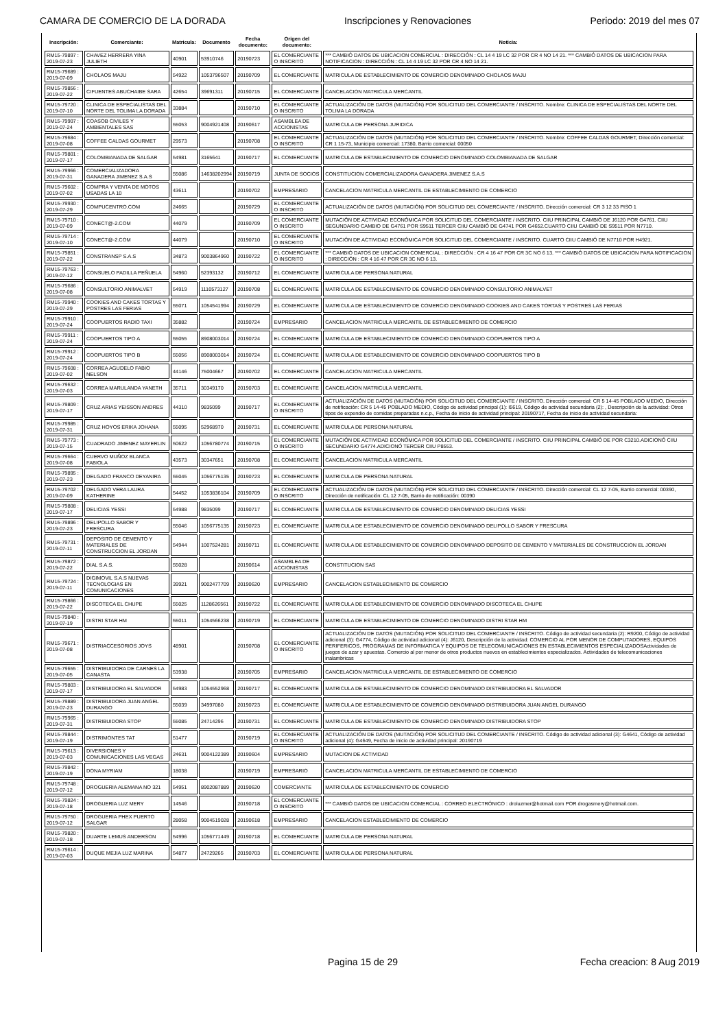CAMARA DE COMERCIO DE LA DORADA Inscripciones y Renovaciones Periodo: 2019 del mes 07
| Inscripción: | Comerciante: | Matricula: | Documento | Fecha documento: | Origen del documento: | Noticia: |
| --- | --- | --- | --- | --- | --- | --- |
| RM15-79897 : 2019-07-23 | CHAVEZ HERRERA YINA JULIETH | 40901 | 53910746 | 20190723 | EL COMERCIANTE O INSCRITO | *** CAMBIÓ DATOS DE UBICACION COMERCIAL : DIRECCIÓN : CL 14 4 19 LC 32 POR CR 4 NO 14 21. *** CAMBIÓ DATOS DE UBICACION PARA NOTIFICACION : DIRECCIÓN : CL 14 4 19 LC 32 POR CR 4 NO 14 21. |
| RM15-79689 : 2019-07-09 | CHOLAOS MAJU | 54922 | 1053796507 | 20190709 | EL COMERCIANTE | MATRICULA DE ESTABLECIMIENTO DE COMERCIO DENOMINADO CHOLAOS MAJU |
| RM15-79856 : 2019-07-22 | CIFUENTES ABUCHAIBE SARA | 42654 | 39691311 | 20190715 | EL COMERCIANTE | CANCELACION MATRICULA MERCANTIL |
| RM15-79720 : 2019-07-10 | CLINICA DE ESPECIALISTAS DEL NORTE DEL TOLIMA LA DORADA | 33884 | | 20190710 | EL COMERCIANTE O INSCRITO | ACTUALIZACIÓN DE DATOS (MUTACIÓN) POR SOLICITUD DEL COMERCIANTE / INSCRITO. Nombre: CLINICA DE ESPECIALISTAS DEL NORTE DEL TOLIMA LA DORADA |
| RM15-79907 : 2019-07-24 | COASOB CIVILES Y AMBIENTALES SAS | 55053 | 9004921408 | 20190617 | ASAMBLEA DE ACCIONISTAS | MATRICULA DE PERSONA JURIDICA |
| RM15-79684 : 2019-07-08 | COFFEE CALDAS GOURMET | 29573 | | 20190708 | EL COMERCIANTE O INSCRITO | ACTUALIZACIÓN DE DATOS (MUTACIÓN) POR SOLICITUD DEL COMERCIANTE / INSCRITO. Nombre: COFFEE CALDAS GOURMET, Dirección comercial: CR 1 15-73, Municipio comercial: 17380, Barrio comercial: 00050 |
| RM15-79801 : 2019-07-17 | COLOMBIANADA DE SALGAR | 54981 | 3165641 | 20190717 | EL COMERCIANTE | MATRICULA DE ESTABLECIMIENTO DE COMERCIO DENOMINADO COLOMBIANADA DE SALGAR |
| RM15-79966 : 2019-07-31 | COMERCIALIZADORA GANADERA JIMENEZ S.A.S | 55086 | 14638202994 | 20190719 | JUNTA DE SOCIOS | CONSTITUCION COMERCIALIZADORA GANADERA JIMENEZ S.A.S |
| RM15-79602 : 2019-07-02 | COMPRA Y VENTA DE MOTOS USADAS LA 10 | 43611 | | 20190702 | EMPRESARIO | CANCELACION MATRICULA MERCANTIL DE ESTABLECIMIENTO DE COMERCIO |
| RM15-79930 : 2019-07-29 | COMPUCENTRO.COM | 24665 | | 20190729 | EL COMERCIANTE O INSCRITO | ACTUALIZACIÓN DE DATOS (MUTACIÓN) POR SOLICITUD DEL COMERCIANTE / INSCRITO. Dirección comercial: CR 3 12 33 PISO 1 |
| RM15-79710 : 2019-07-09 | CONECT@-2.COM | 44079 | | 20190709 | EL COMERCIANTE O INSCRITO | MUTACIÓN DE ACTIVIDAD ECONÓMICA POR SOLICITUD DEL COMERCIANTE / INSCRITO. CIIU PRINCIPAL CAMBIÓ DE J6120 POR G4761. CIIU SEGUNDARIO CAMBIO DE G4761 POR S9511 TERCER CIIU CAMBIÓ DE G4741 POR G4652.CUARTO CIIU CAMBIÓ DE S9511 POR N7710. |
| RM15-79714 : 2019-07-10 | CONECT@-2.COM | 44079 | | 20190710 | EL COMERCIANTE O INSCRITO | MUTACIÓN DE ACTIVIDAD ECONÓMICA POR SOLICITUD DEL COMERCIANTE / INSCRITO. CUARTO CIIU CAMBIÓ DE N7710 POR H4921. |
| RM15-79851 : 2019-07-22 | CONSTRANSP S.A.S | 34873 | 9003864960 | 20190722 | EL COMERCIANTE O INSCRITO | *** CAMBIÓ DATOS DE UBICACION COMERCIAL : DIRECCIÓN : CR 4 16 47 POR CR 3C NO 6 13. *** CAMBIÓ DATOS DE UBICACION PARA NOTIFICACION : DIRECCIÓN : CR 4 16 47 POR CR 3C NO 6 13. |
| RM15-79763 : 2019-07-12 | CONSUELO PADILLA PEÑUELA | 54960 | 52393132 | 20190712 | EL COMERCIANTE | MATRICULA DE PERSONA NATURAL |
| RM15-79686 : 2019-07-08 | CONSULTORIO ANIMALVET | 54919 | 1110573127 | 20190708 | EL COMERCIANTE | MATRICULA DE ESTABLECIMIENTO DE COMERCIO DENOMINADO CONSULTORIO ANIMALVET |
| RM15-79940 : 2019-07-29 | COOKIES AND CAKES TORTAS Y POSTRES LAS FERIAS | 55071 | 1054541994 | 20190729 | EL COMERCIANTE | MATRICULA DE ESTABLECIMIENTO DE COMERCIO DENOMINADO COOKIES AND CAKES TORTAS Y POSTRES LAS FERIAS |
| RM15-79910 : 2019-07-24 | COOPUERTOS RADIO TAXI | 35882 | | 20190724 | EMPRESARIO | CANCELACION MATRICULA MERCANTIL DE ESTABLECIMIENTO DE COMERCIO |
| RM15-79911 : 2019-07-24 | COOPUERTOS TIPO A | 55055 | 8908003014 | 20190724 | EL COMERCIANTE | MATRICULA DE ESTABLECIMIENTO DE COMERCIO DENOMINADO COOPUERTOS TIPO A |
| RM15-79912 : 2019-07-24 | COOPUERTOS TIPO B | 55056 | 8908003014 | 20190724 | EL COMERCIANTE | MATRICULA DE ESTABLECIMIENTO DE COMERCIO DENOMINADO COOPUERTOS TIPO B |
| RM15-79608 : 2019-07-02 | CORREA AGUDELO FABIO NELSON | 44146 | 75004667 | 20190702 | EL COMERCIANTE | CANCELACION MATRICULA MERCANTIL |
| RM15-79632 : 2019-07-03 | CORREA MARULANDA YANETH | 35711 | 30349170 | 20190703 | EL COMERCIANTE | CANCELACION MATRICULA MERCANTIL |
| RM15-79809 : 2019-07-17 | CRUZ ARIAS YEISSON ANDRES | 44310 | 9835099 | 20190717 | EL COMERCIANTE O INSCRITO | ACTUALIZACIÓN DE DATOS (MUTACIÓN) POR SOLICITUD DEL COMERCIANTE / INSCRITO. Dirección comercial: CR 5 14-45 POBLADO MEDIO, Dirección de notificación: CR 5 14-45 POBLADO MEDIO, Código de actividad principal (1): I5619, Código de actividad secundaria (2): , Descripción de la actividad: Otros tipos de expendio de comidas preparadas n.c.p., Fecha de inicio de actividad principal: 20190717, Fecha de inicio de actividad secundaria: |
| RM15-79985 : 2019-07-31 | CRUZ HOYOS ERIKA JOHANA | 55095 | 52968970 | 20190731 | EL COMERCIANTE | MATRICULA DE PERSONA NATURAL |
| RM15-79773 : 2019-07-15 | CUADRADO JIMENEZ MAYERLIN | 50622 | 1056780774 | 20190715 | EL COMERCIANTE O INSCRITO | MUTACIÓN DE ACTIVIDAD ECONÓMICA POR SOLICITUD DEL COMERCIANTE / INSCRITO. CIIU PRINCIPAL CAMBIÓ DE POR C3210.ADICIONÓ CIIU SECUNDARIO G4774.ADICIONÓ TERCER CIIU P8553. |
| RM15-79664 : 2019-07-08 | CUERVO MUÑOZ BLANCA FABIOLA | 43573 | 30347651 | 20190708 | EL COMERCIANTE | CANCELACION MATRICULA MERCANTIL |
| RM15-79895 : 2019-07-23 | DELGADO FRANCO DEYANIRA | 55045 | 1056775135 | 20190723 | EL COMERCIANTE | MATRICULA DE PERSONA NATURAL |
| RM15-79702 : 2019-07-09 | DELGADO VERA LAURA KATHERINE | 54452 | 1053836104 | 20190709 | EL COMERCIANTE O INSCRITO | ACTUALIZACIÓN DE DATOS (MUTACIÓN) POR SOLICITUD DEL COMERCIANTE / INSCRITO. Dirección comercial: CL 12 7-05, Barrio comercial: 00390, Dirección de notificación: CL 12 7-05, Barrio de notificación: 00390 |
| RM15-79808 : 2019-07-17 | DELICIAS YESSI | 54988 | 9835099 | 20190717 | EL COMERCIANTE | MATRICULA DE ESTABLECIMIENTO DE COMERCIO DENOMINADO DELICIAS YESSI |
| RM15-79896 : 2019-07-23 | DELIPOLLO SABOR Y FRESCURA | 55046 | 1056775135 | 20190723 | EL COMERCIANTE | MATRICULA DE ESTABLECIMIENTO DE COMERCIO DENOMINADO DELIPOLLO SABOR Y FRESCURA |
| RM15-79731 : 2019-07-11 | DEPOSITO DE CEMENTO Y MATERIALES DE CONSTRUCCION EL JORDAN | 54944 | 1007524281 | 20190711 | EL COMERCIANTE | MATRICULA DE ESTABLECIMIENTO DE COMERCIO DENOMINADO DEPOSITO DE CEMENTO Y MATERIALES DE CONSTRUCCION EL JORDAN |
| RM15-79872 : 2019-07-22 | DIAL S.A.S. | 55028 | | 20190614 | ASAMBLEA DE ACCIONISTAS | CONSTITUCION SAS |
| RM15-79724 : 2019-07-11 | DIGIMOVIL S.A.S NUEVAS TECNOLOGIAS EN COMUNICACIONES | 39921 | 9002477709 | 20190620 | EMPRESARIO | CANCELACION ESTABLECIMIENTO DE COMERCIO |
| RM15-79866 : 2019-07-22 | DISCOTECA EL CHUPE | 55025 | 1128626561 | 20190722 | EL COMERCIANTE | MATRICULA DE ESTABLECIMIENTO DE COMERCIO DENOMINADO DISCOTECA EL CHUPE |
| RM15-79840 : 2019-07-19 | DISTRI STAR HM | 55011 | 1054566238 | 20190719 | EL COMERCIANTE | MATRICULA DE ESTABLECIMIENTO DE COMERCIO DENOMINADO DISTRI STAR HM |
| RM15-79671 : 2019-07-08 | DISTRIACCESORIOS JOYS | 48901 | | 20190708 | EL COMERCIANTE O INSCRITO | ACTUALIZACIÓN DE DATOS (MUTACIÓN) POR SOLICITUD DEL COMERCIANTE / INSCRITO. Código de actividad secundaria (2): R9200, Código de actividad adicional (3): G4774, Código de actividad adicional (4): J6120, Descripción de la actividad: COMERCIO AL POR MENOR DE COMPUTADORES, EQUIPOS PERIFERICOS, PROGRAMAS DE INFORMATICA Y EQUIPOS DE TELECOMUNICACIONES EN ESTABLECIMIENTOS ESPECIALIZADOSActividades de juegos de azar y apuestas. Comercio al por menor de otros productos nuevos en establecimientos especializados. Actividades de telecomunicaciones inalambricas |
| RM15-79655 : 2019-07-05 | DISTRIBUIDORA DE CARNES LA CANASTA | 53938 | | 20190705 | EMPRESARIO | CANCELACION MATRICULA MERCANTIL DE ESTABLECIMIENTO DE COMERCIO |
| RM15-79803 : 2019-07-17 | DISTRIBUIDORA EL SALVADOR | 54983 | 1054552968 | 20190717 | EL COMERCIANTE | MATRICULA DE ESTABLECIMIENTO DE COMERCIO DENOMINADO DISTRIBUIDORA EL SALVADOR |
| RM15-79889 : 2019-07-23 | DISTRIBUIDORA JUAN ANGEL DURANGO | 55039 | 34997080 | 20190723 | EL COMERCIANTE | MATRICULA DE ESTABLECIMIENTO DE COMERCIO DENOMINADO DISTRIBUIDORA JUAN ANGEL DURANGO |
| RM15-79965 : 2019-07-31 | DISTRIBUIDORA STOP | 55085 | 24714296 | 20190731 | EL COMERCIANTE | MATRICULA DE ESTABLECIMIENTO DE COMERCIO DENOMINADO DISTRIBUIDORA STOP |
| RM15-79844 : 2019-07-19 | DISTRIMONTES TAT | 51477 | | 20190719 | EL COMERCIANTE O INSCRITO | ACTUALIZACIÓN DE DATOS (MUTACIÓN) POR SOLICITUD DEL COMERCIANTE / INSCRITO. Código de actividad adicional (3): G4641, Código de actividad adicional (4): G4649, Fecha de inicio de actividad principal: 20190719 |
| RM15-79613 : 2019-07-03 | DIVERSIONES Y COMUNICACIONES LAS VEGAS | 24631 | 9004122389 | 20190604 | EMPRESARIO | MUTACION DE ACTIVIDAD |
| RM15-79842 : 2019-07-19 | DONA MYRIAM | 18038 | | 20190719 | EMPRESARIO | CANCELACION MATRICULA MERCANTIL DE ESTABLECIMIENTO DE COMERCIO |
| RM15-79748 : 2019-07-12 | DROGUERIA ALEMANA NO 321 | 54951 | 8902087889 | 20190620 | COMERCIANTE | MATRICULA DE ESTABLECIMIENTO DE COMERCIO |
| RM15-79824 : 2019-07-18 | DROGUERIA LUZ MERY | 14546 | | 20190718 | EL COMERCIANTE O INSCRITO | *** CAMBIÓ DATOS DE UBICACION COMERCIAL : CORREO ELECTRÓNICO : droluzmer@hotmail.com POR drogasmery@hotmail.com. |
| RM15-79750 : 2019-07-12 | DROGUERIA PHEX PUERTO SALGAR | 28058 | 9004519028 | 20190618 | EMPRESARIO | CANCELACION ESTABLECIMIENTO DE COMERCIO |
| RM15-79820 : 2019-07-18 | DUARTE LEMUS ANDERSON | 54996 | 1056771449 | 20190718 | EL COMERCIANTE | MATRICULA DE PERSONA NATURAL |
| RM15-79614 : 2019-07-03 | DUQUE MEJIA LUZ MARINA | 54877 | 24729265 | 20190703 | EL COMERCIANTE | MATRICULA DE PERSONA NATURAL |
Pagina 15 de 29 Fecha creacion: 8 Aug 2019